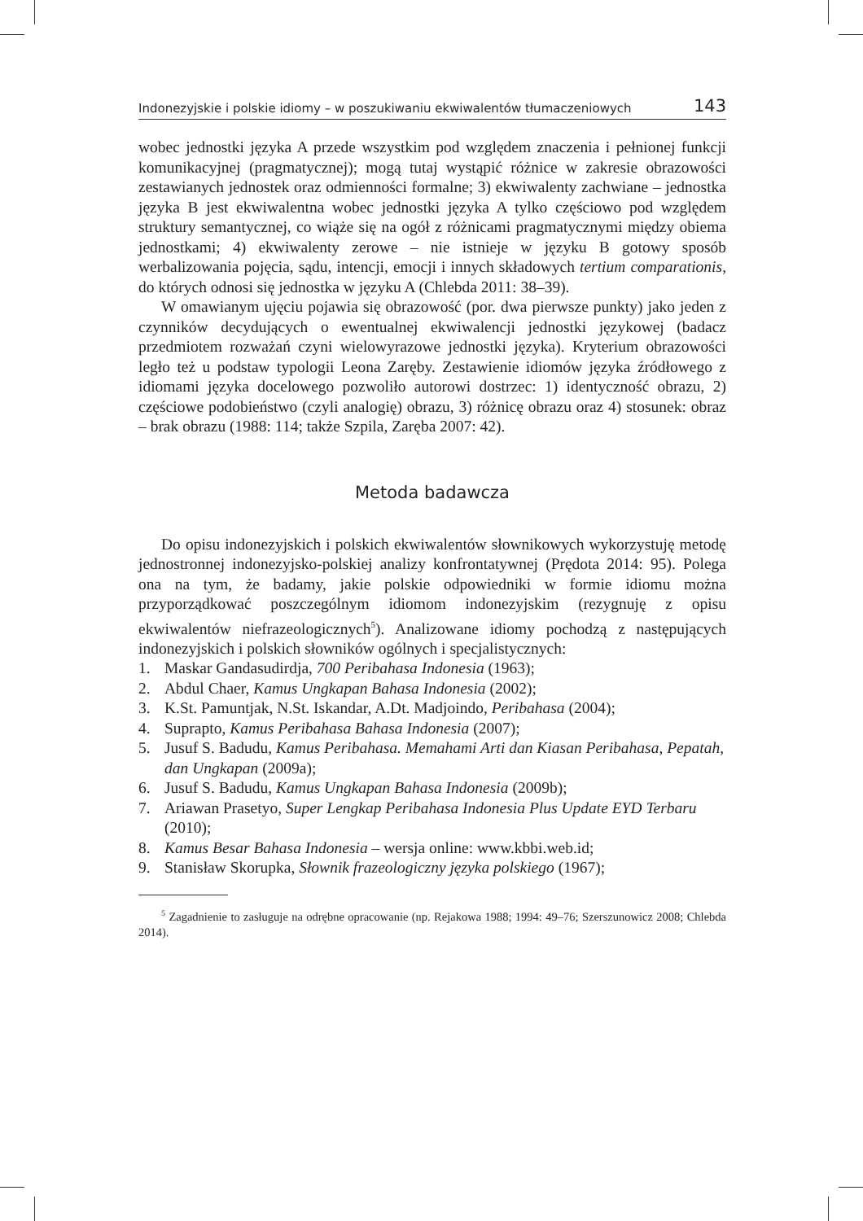Indonezyjskie i polskie idiomy – w poszukiwaniu ekwiwalentów tłumaczeniowych 143
wobec jednostki języka A przede wszystkim pod względem znaczenia i pełnionej funkcji komunikacyjnej (pragmatycznej); mogą tutaj wystąpić różnice w zakresie obrazowości zestawianych jednostek oraz odmienności formalne; 3) ekwiwalenty zachwiane – jednostka języka B jest ekwiwalentna wobec jednostki języka A tylko częściowo pod względem struktury semantycznej, co wiąże się na ogół z różnicami pragmatycznymi między obiema jednostkami; 4) ekwiwalenty zerowe – nie istnieje w języku B gotowy sposób werbalizowania pojęcia, sądu, intencji, emocji i innych składowych tertium comparationis, do których odnosi się jednostka w języku A (Chlebda 2011: 38–39).
W omawianym ujęciu pojawia się obrazowość (por. dwa pierwsze punkty) jako jeden z czynników decydujących o ewentualnej ekwiwalencji jednostki językowej (badacz przedmiotem rozważań czyni wielowyrazowe jednostki języka). Kryterium obrazowości legło też u podstaw typologii Leona Zaręby. Zestawienie idiomów języka źródłowego z idiomami języka docelowego pozwoliło autorowi dostrzec: 1) identyczność obrazu, 2) częściowe podobieństwo (czyli analogię) obrazu, 3) różnicę obrazu oraz 4) stosunek: obraz – brak obrazu (1988: 114; także Szpila, Zaręba 2007: 42).
Metoda badawcza
Do opisu indonezyjskich i polskich ekwiwalentów słownikowych wykorzystuję metodę jednostronnej indonezyjsko-polskiej analizy konfrontatywnej (Prędota 2014: 95). Polega ona na tym, że badamy, jakie polskie odpowiedniki w formie idiomu można przyporządkować poszczególnym idiomom indonezyjskim (rezygnuję z opisu ekwiwalentów niefrazeologicznych<sup>5</sup>). Analizowane idiomy pochodzą z następujących indonezyjskich i polskich słowników ogólnych i specjalistycznych:
1. Maskar Gandasudirdja, 700 Peribahasa Indonesia (1963);
2. Abdul Chaer, Kamus Ungkapan Bahasa Indonesia (2002);
3. K.St. Pamuntjak, N.St. Iskandar, A.Dt. Madjoindo, Peribahasa (2004);
4. Suprapto, Kamus Peribahasa Bahasa Indonesia (2007);
5. Jusuf S. Badudu, Kamus Peribahasa. Memahami Arti dan Kiasan Peribahasa, Pepatah, dan Ungkapan (2009a);
6. Jusuf S. Badudu, Kamus Ungkapan Bahasa Indonesia (2009b);
7. Ariawan Prasetyo, Super Lengkap Peribahasa Indonesia Plus Update EYD Terbaru (2010);
8. Kamus Besar Bahasa Indonesia – wersja online: www.kbbi.web.id;
9. Stanisław Skorupka, Słownik frazeologiczny języka polskiego (1967);
<sup>5</sup> Zagadnienie to zasługuje na odrębne opracowanie (np. Rejakowa 1988; 1994: 49–76; Szerszunowicz 2008; Chlebda 2014).